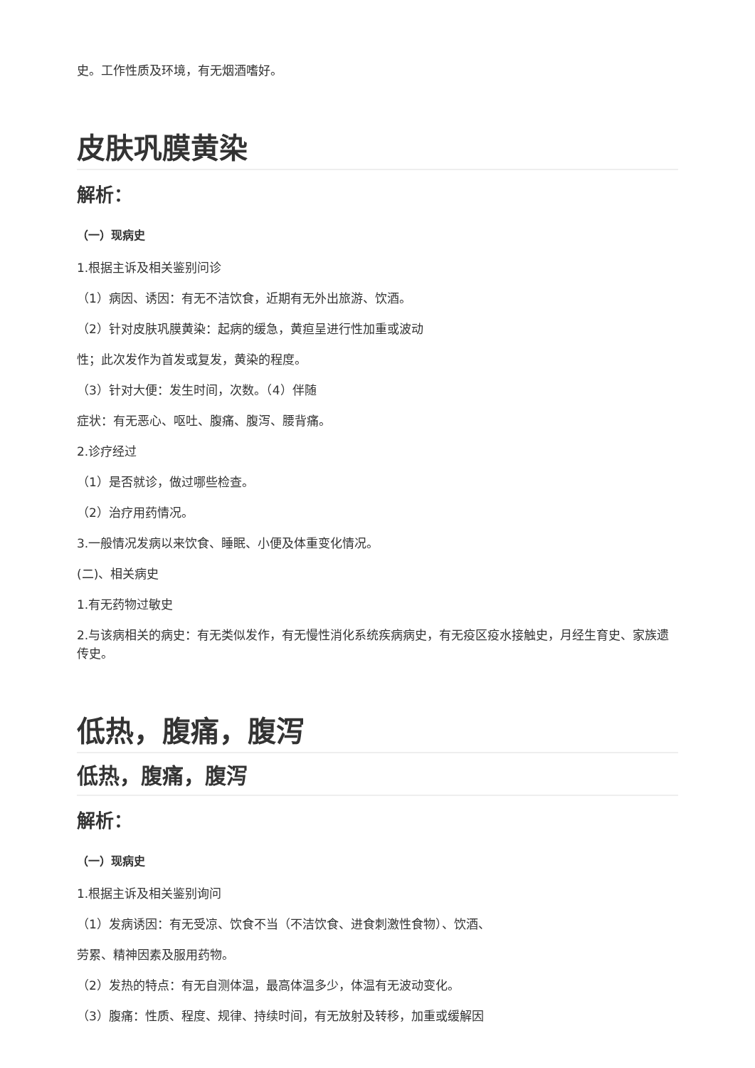史。工作性质及环境，有无烟酒嗜好。
皮肤巩膜黄染
解析：
（一）现病史
1.根据主诉及相关鉴别问诊
（1）病因、诱因：有无不洁饮食，近期有无外出旅游、饮酒。
（2）针对皮肤巩膜黄染：起病的缓急，黄疸呈进行性加重或波动
性；此次发作为首发或复发，黄染的程度。
（3）针对大便：发生时间，次数。（4）伴随
症状：有无恶心、呕吐、腹痛、腹泻、腰背痛。
2.诊疗经过
（1）是否就诊，做过哪些检查。
（2）治疗用药情况。
3.一般情况发病以来饮食、睡眠、小便及体重变化情况。
(二)、相关病史
1.有无药物过敏史
2.与该病相关的病史：有无类似发作，有无慢性消化系统疾病病史，有无疫区疫水接触史，月经生育史、家族遗传史。
低热，腹痛，腹泻
低热，腹痛，腹泻
解析：
（一）现病史
1.根据主诉及相关鉴别询问
（1）发病诱因：有无受凉、饮食不当（不洁饮食、进食刺激性食物）、饮酒、
劳累、精神因素及服用药物。
（2）发热的特点：有无自测体温，最高体温多少，体温有无波动变化。
（3）腹痛：性质、程度、规律、持续时间，有无放射及转移，加重或缓解因